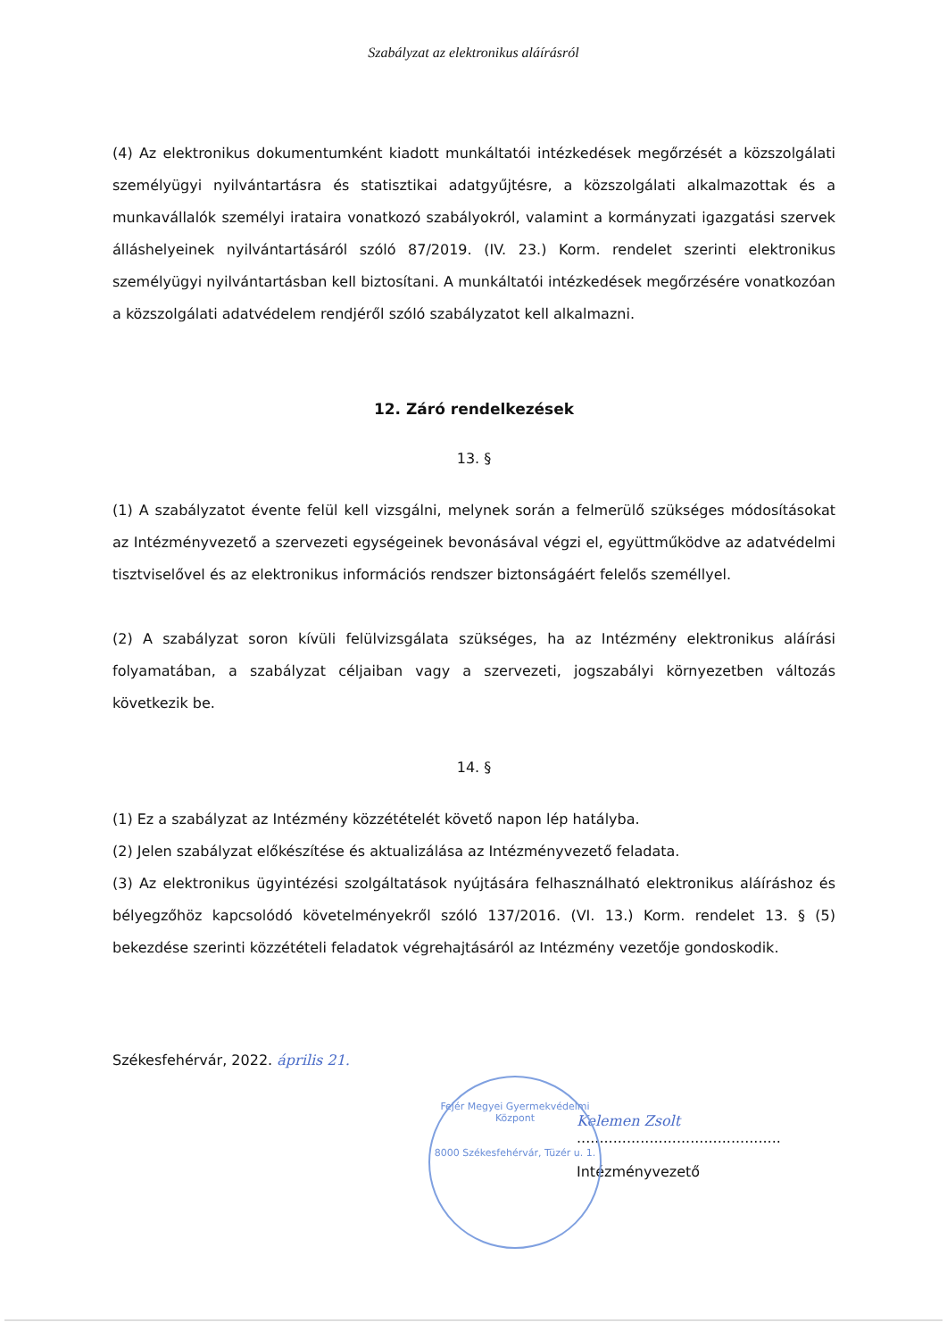Szabályzat az elektronikus aláírásról
(4) Az elektronikus dokumentumként kiadott munkáltatói intézkedések megőrzését a közszolgálati személyügyi nyilvántartásra és statisztikai adatgyűjtésre, a közszolgálati alkalmazottak és a munkavállalók személyi irataira vonatkozó szabályokról, valamint a kormányzati igazgatási szervek álláshelyeinek nyilvántartásáról szóló 87/2019. (IV. 23.) Korm. rendelet szerinti elektronikus személyügyi nyilvántartásban kell biztosítani. A munkáltatói intézkedések megőrzésére vonatkozóan a közszolgálati adatvédelem rendjéről szóló szabályzatot kell alkalmazni.
12. Záró rendelkezések
13. §
(1) A szabályzatot évente felül kell vizsgálni, melynek során a felmerülő szükséges módosításokat az Intézményvezető a szervezeti egységeinek bevonásával végzi el, együttműködve az adatvédelmi tisztviselővel és az elektronikus információs rendszer biztonságáért felelős személlyel.
(2) A szabályzat soron kívüli felülvizsgálata szükséges, ha az Intézmény elektronikus aláírási folyamatában, a szabályzat céljaiban vagy a szervezeti, jogszabályi környezetben változás következik be.
14. §
(1) Ez a szabályzat az Intézmény közzétételét követő napon lép hatályba.
(2) Jelen szabályzat előkészítése és aktualizálása az Intézményvezető feladata.
(3) Az elektronikus ügyintézési szolgáltatások nyújtására felhasználható elektronikus aláíráshoz és bélyegzőhöz kapcsolódó követelményekről szóló 137/2016. (VI. 13.) Korm. rendelet 13. § (5) bekezdése szerinti közzétételi feladatok végrehajtásáról az Intézmény vezetője gondoskodik.
Székesfehérvár, 2022. április 21.
Kelemen Zsolt
.............................................
Intézményvezető
Fejér Megyei Gyermekvédelmi Központ
8000 Székesfehérvár, Tüzér u. 1.